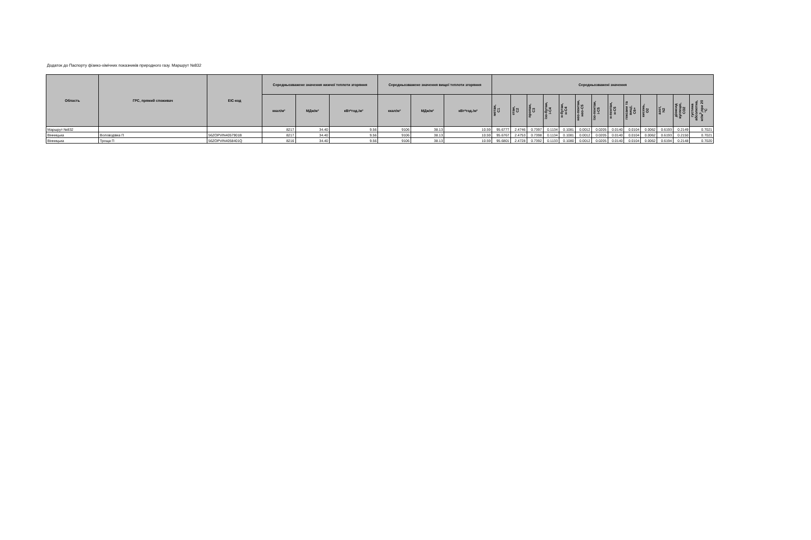Додаток до Паспорту фізико-хімічних показників природного газу. Маршрут №832
| Область | ГРС, прямий споживач | EIC-код | Середньозважене значення нижчої теплоти згоряння | | | Середньозважене значення вищої теплоти згоряння | | | Середньозважені значення | | | | | | | | | | | | |
| --- | --- | --- | --- | --- | --- | --- | --- | --- | --- | --- | --- | --- | --- | --- | --- | --- | --- | --- | --- | --- | --- |
| | | | ккал/м³ | МДж/м³ | кВт*год./м³ | ккал/м³ | МДж/м³ | кВт*год./м³ | метан, С1 | етан, С2 | пропан, С3 | ізо-бутан, і-С4 | н-бутан, н-С4 | нео-пентан, нео-С5 | ізо-пентан, і-С5 | н-пентан, н-С5 | гексани та вищі, С6+ | кисень, О2 | азот, N2 | діоксид вуглецю, СО2 | густина абсолютна, кг/м<sup>3</sup>,при 20 °С |
| Маршрут №832 | | | 8217 | 34.40 | 9.56 | 9106 | 38.13 | 10.59 | 95.6777 | 2.4746 | 0.7397 | 0.1134 | 0.1081 | 0.0012 | 0.0205 | 0.0140 | 0.0104 | 0.0062 | 0.6193 | 0.2149 | 0.7021 |
| Вінницька | Воловодівка П | 56ZOPVIN4057901B | 8217 | 34.40 | 9.56 | 9106 | 38.13 | 10.59 | 95.6767 | 2.4753 | 0.7398 | 0.1134 | 0.1081 | 0.0012 | 0.0205 | 0.0140 | 0.0104 | 0.0062 | 0.6193 | 0.2150 | 0.7021 |
| Вінницька | Троща П | 56ZOPVIN4058401Q | 8216 | 34.40 | 9.56 | 9106 | 38.13 | 10.59 | 95.6801 | 2.4728 | 0.7392 | 0.1133 | 0.1080 | 0.0012 | 0.0205 | 0.0140 | 0.0104 | 0.0062 | 0.6194 | 0.2148 | 0.7020 |